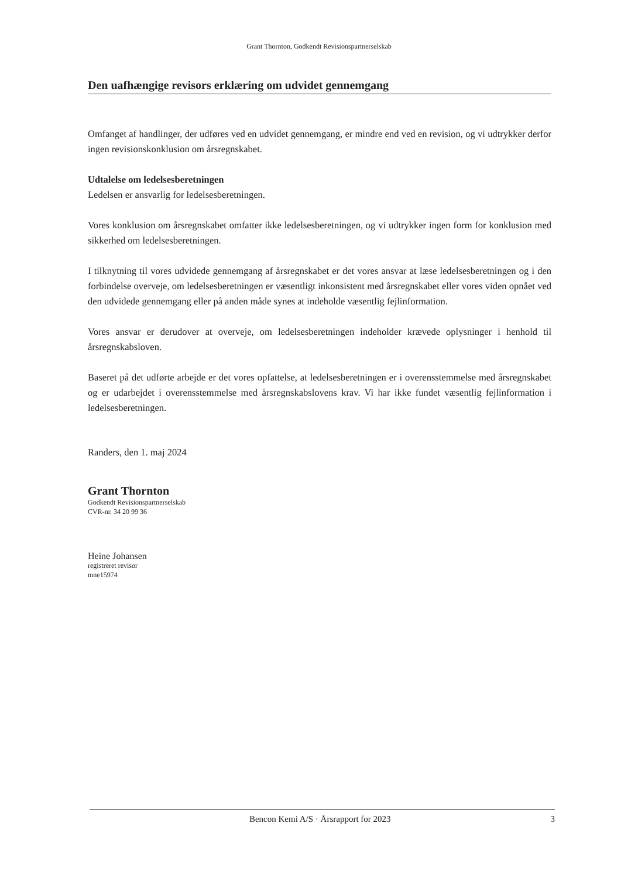Grant Thornton, Godkendt Revisionspartnerselskab
Den uafhængige revisors erklæring om udvidet gennemgang
Omfanget af handlinger, der udføres ved en udvidet gennemgang, er mindre end ved en revision, og vi udtrykker derfor ingen revisionskonklusion om årsregnskabet.
Udtalelse om ledelsesberetningen
Ledelsen er ansvarlig for ledelsesberetningen.
Vores konklusion om årsregnskabet omfatter ikke ledelsesberetningen, og vi udtrykker ingen form for konklusion med sikkerhed om ledelsesberetningen.
I tilknytning til vores udvidede gennemgang af årsregnskabet er det vores ansvar at læse ledelsesberetningen og i den forbindelse overveje, om ledelsesberetningen er væsentligt inkonsistent med årsregnskabet eller vores viden opnået ved den udvidede gennemgang eller på anden måde synes at indeholde væsentlig fejlinformation.
Vores ansvar er derudover at overveje, om ledelsesberetningen indeholder krævede oplysninger i henhold til årsregnskabsloven.
Baseret på det udførte arbejde er det vores opfattelse, at ledelsesberetningen er i overensstemmelse med årsregnskabet og er udarbejdet i overensstemmelse med årsregnskabslovens krav. Vi har ikke fundet væsentlig fejlinformation i ledelsesberetningen.
Randers, den 1. maj 2024
Grant Thornton
Godkendt Revisionspartnerselskab
CVR-nr. 34 20 99 36
Heine Johansen
registreret revisor
mne15974
Bencon Kemi A/S · Årsrapport for 2023 3